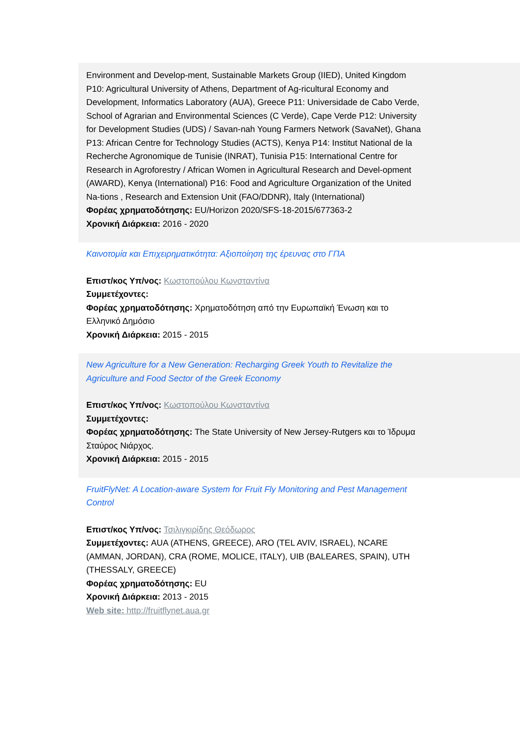Environment and Develop-ment, Sustainable Markets Group (IIED), United Kingdom P10: Agricultural University of Athens, Department of Ag-ricultural Economy and Development, Informatics Laboratory (AUA), Greece P11: Universidade de Cabo Verde, School of Agrarian and Environmental Sciences (C Verde), Cape Verde P12: University for Development Studies (UDS) / Savan-nah Young Farmers Network (SavaNet), Ghana P13: African Centre for Technology Studies (ACTS), Kenya P14: Institut National de la Recherche Agronomique de Tunisie (INRAT), Tunisia P15: International Centre for Research in Agroforestry / African Women in Agricultural Research and Devel-opment (AWARD), Kenya (International) P16: Food and Agriculture Organization of the United Na-tions , Research and Extension Unit (FAO/DDNR), Italy (International)
Φορέας χρηματοδότησης: EU/Horizon 2020/SFS-18-2015/677363-2
Χρονική Διάρκεια: 2016 - 2020
Καινοτομία και Επιχειρηματικότητα: Αξιοποίηση της έρευνας στο ΓΠΑ
Επιστ/κος Υπ/νος: Κωστοπούλου Κωνσταντίνα
Συμμετέχοντες:
Φορέας χρηματοδότησης: Χρηματοδότηση από την Ευρωπαϊκή Ένωση και το Ελληνικό Δημόσιο
Χρονική Διάρκεια: 2015 - 2015
New Agriculture for a New Generation: Recharging Greek Youth to Revitalize the Agriculture and Food Sector of the Greek Economy
Επιστ/κος Υπ/νος: Κωστοπούλου Κωνσταντίνα
Συμμετέχοντες:
Φορέας χρηματοδότησης: The State University of New Jersey-Rutgers και το Ίδρυμα Σταύρος Νιάρχος.
Χρονική Διάρκεια: 2015 - 2015
FruitFlyNet: A Location-aware System for Fruit Fly Monitoring and Pest Management Control
Επιστ/κος Υπ/νος: Τσιλιγκιρίδης Θεόδωρος
Συμμετέχοντες: AUA (ATHENS, GREECE), ARO (TEL AVIV, ISRAEL), NCARE (AMMAN, JORDAN), CRA (ROME, MOLICE, ITALY), UIB (BALEARES, SPAIN), UTH (THESSALY, GREECE)
Φορέας χρηματοδότησης: EU
Χρονική Διάρκεια: 2013 - 2015
Web site: http://fruitflynet.aua.gr